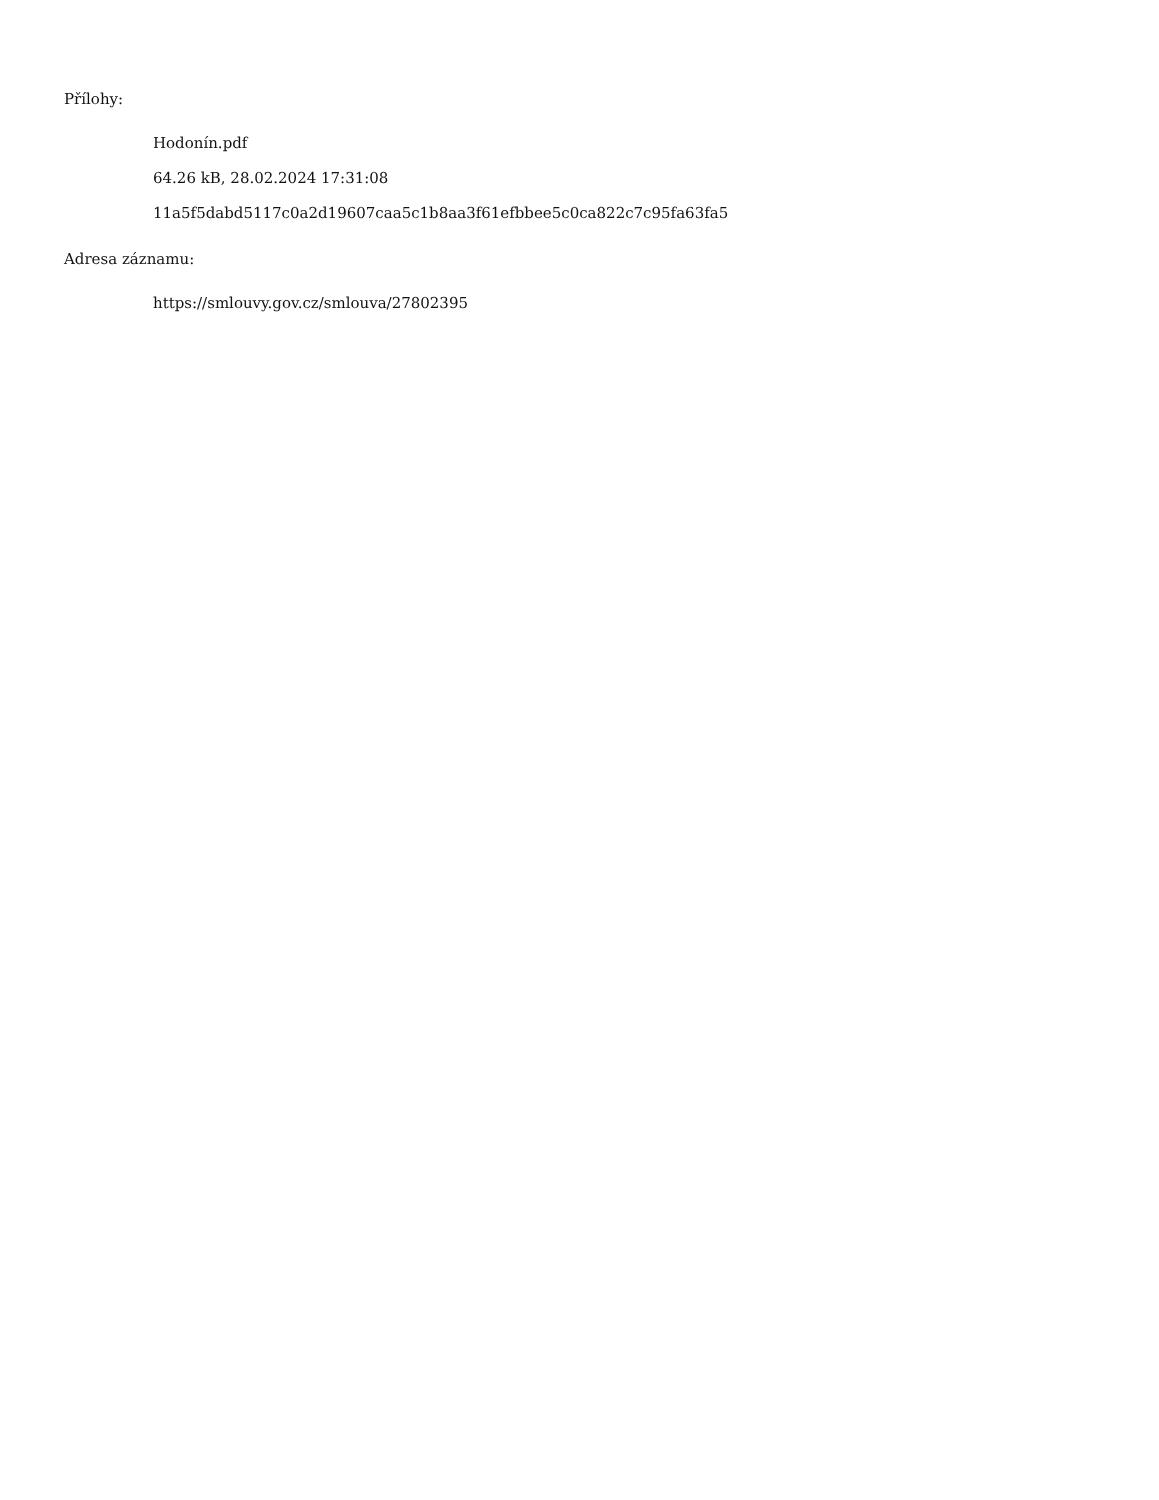Přílohy:
Hodonín.pdf
64.26 kB, 28.02.2024 17:31:08
11a5f5dabd5117c0a2d19607caa5c1b8aa3f61efbbee5c0ca822c7c95fa63fa5
Adresa záznamu:
https://smlouvy.gov.cz/smlouva/27802395